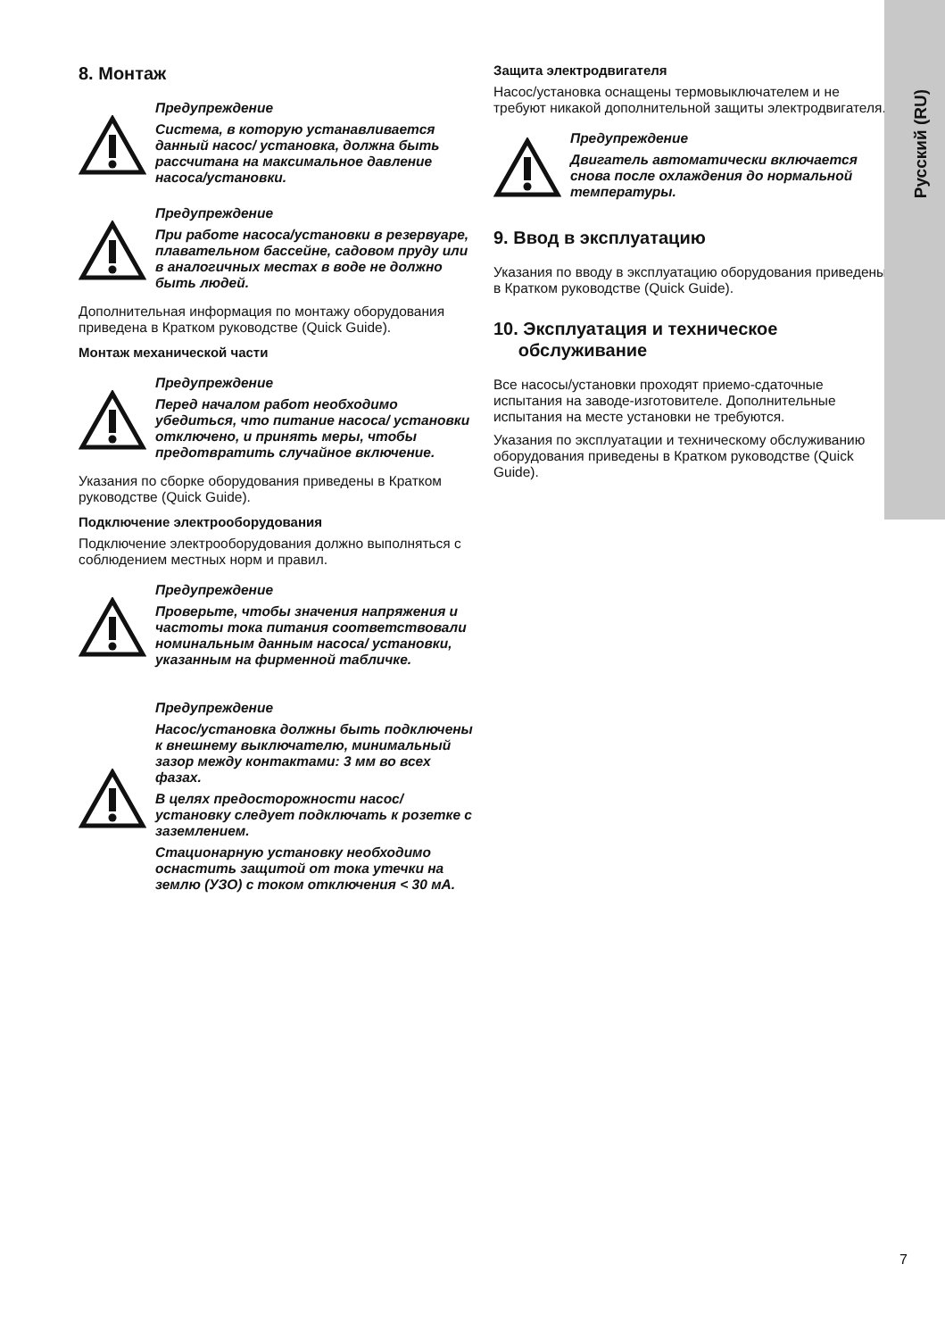Русский (RU)
8. Монтаж
Предупреждение
Система, в которую устанавливается данный насос/ установка, должна быть рассчитана на максимальное давление насоса/установки.
Предупреждение
При работе насоса/установки в резервуаре, плавательном бассейне, садовом пруду или в аналогичных местах в воде не должно быть людей.
Дополнительная информация по монтажу оборудования приведена в Кратком руководстве (Quick Guide).
Монтаж механической части
Предупреждение
Перед началом работ необходимо убедиться, что питание насоса/ установки отключено, и принять меры, чтобы предотвратить случайное включение.
Указания по сборке оборудования приведены в Кратком руководстве (Quick Guide).
Подключение электрооборудования
Подключение электрооборудования должно выполняться с соблюдением местных норм и правил.
Предупреждение
Проверьте, чтобы значения напряжения и частоты тока питания соответствовали номинальным данным насоса/ установки, указанным на фирменной табличке.
Предупреждение
Насос/установка должны быть подключены к внешнему выключателю, минимальный зазор между контактами: 3 мм во всех фазах.
В целях предосторожности насос/ установку следует подключать к розетке с заземлением.
Стационарную установку необходимо оснастить защитой от тока утечки на землю (УЗО) с током отключения < 30 мА.
Защита электродвигателя
Насос/установка оснащены термовыключателем и не требуют никакой дополнительной защиты электродвигателя.
Предупреждение
Двигатель автоматически включается снова после охлаждения до нормальной температуры.
9. Ввод в эксплуатацию
Указания по вводу в эксплуатацию оборудования приведены в Кратком руководстве (Quick Guide).
10. Эксплуатация и техническое
обслуживание
Все насосы/установки проходят приемо-сдаточные испытания на заводе-изготовителе. Дополнительные испытания на месте установки не требуются.
Указания по эксплуатации и техническому обслуживанию оборудования приведены в Кратком руководстве (Quick Guide).
7